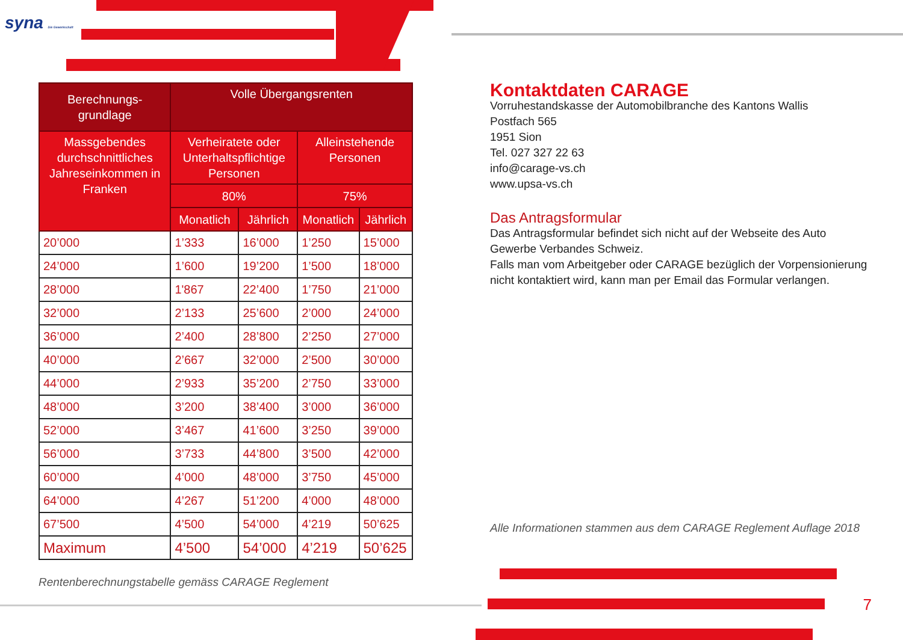syna Die Gewerkschaft
| Berechnungs- grundlage | Volle Übergangsrenten | | | |
| --- | --- | --- | --- | --- |
| Massgebendes durchschnittliches Jahreseinkommen in Franken | Verheiratete oder Unterhaltspflichtige Personen | | Alleinstehende Personen | |
| | 80% | | 75% | |
| | Monatlich | Jährlich | Monatlich | Jährlich |
| 20’000 | 1’333 | 16’000 | 1’250 | 15’000 |
| 24’000 | 1’600 | 19’200 | 1’500 | 18’000 |
| 28’000 | 1'867 | 22’400 | 1’750 | 21’000 |
| 32’000 | 2’133 | 25’600 | 2’000 | 24’000 |
| 36’000 | 2’400 | 28’800 | 2’250 | 27’000 |
| 40’000 | 2’667 | 32’000 | 2’500 | 30’000 |
| 44’000 | 2’933 | 35’200 | 2’750 | 33’000 |
| 48’000 | 3’200 | 38’400 | 3’000 | 36’000 |
| 52’000 | 3’467 | 41’600 | 3’250 | 39’000 |
| 56’000 | 3’733 | 44’800 | 3’500 | 42’000 |
| 60’000 | 4’000 | 48’000 | 3’750 | 45’000 |
| 64’000 | 4’267 | 51’200 | 4’000 | 48’000 |
| 67’500 | 4’500 | 54’000 | 4’219 | 50’625 |
| Maximum | 4’500 | 54’000 | 4’219 | 50’625 |
Rentenberechnungstabelle gemäss CARAGE Reglement
Kontaktdaten CARAGE
Vorruhestandskasse der Automobilbranche des Kantons Wallis
Postfach 565
1951 Sion
Tel. 027 327 22 63
info@carage-vs.ch
www.upsa-vs.ch
Das Antragsformular
Das Antragsformular befindet sich nicht auf der Webseite des Auto Gewerbe Verbandes Schweiz.
Falls man vom Arbeitgeber oder CARAGE bezüglich der Vorpensionierung nicht kontaktiert wird, kann man per Email das Formular verlangen.
Alle Informationen stammen aus dem CARAGE Reglement Auflage 2018
7